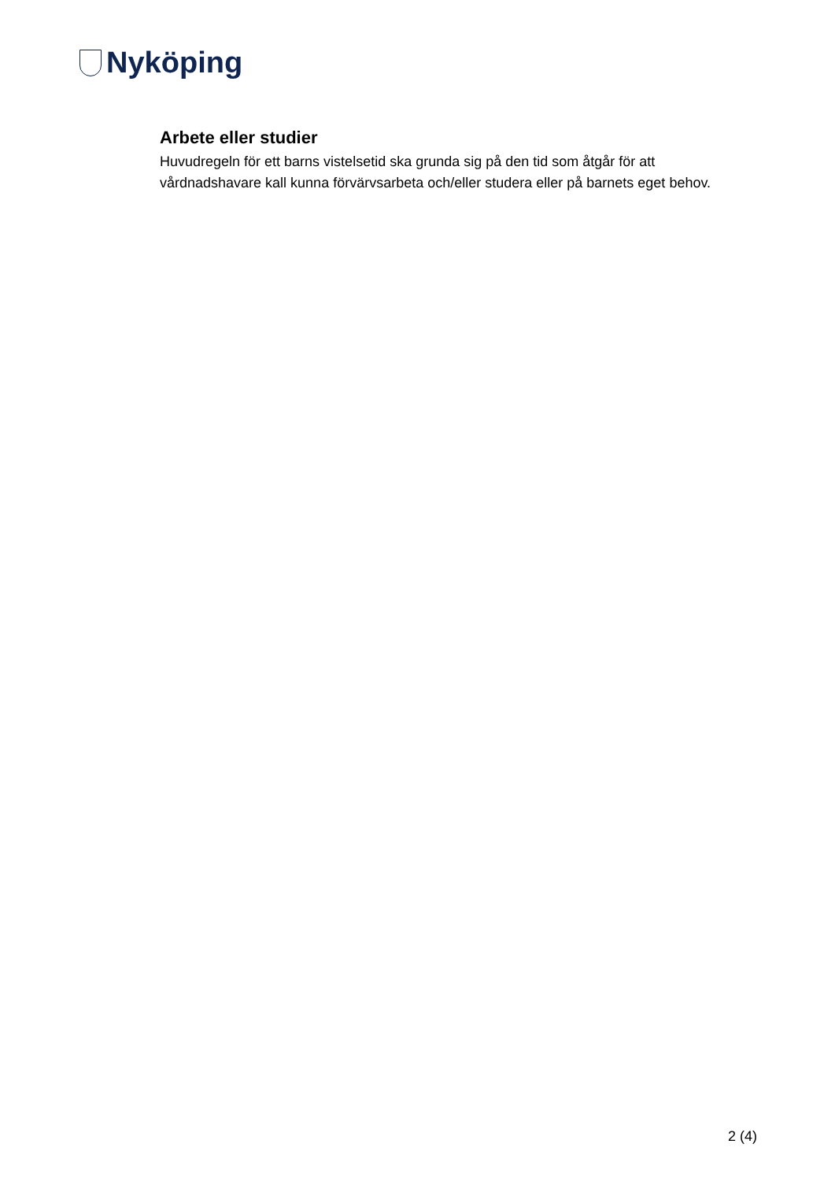Nyköping
Arbete eller studier
Huvudregeln för ett barns vistelsetid ska grunda sig på den tid som åtgår för att vårdnadshavare kall kunna förvärvsarbeta och/eller studera eller på barnets eget behov.
2 (4)